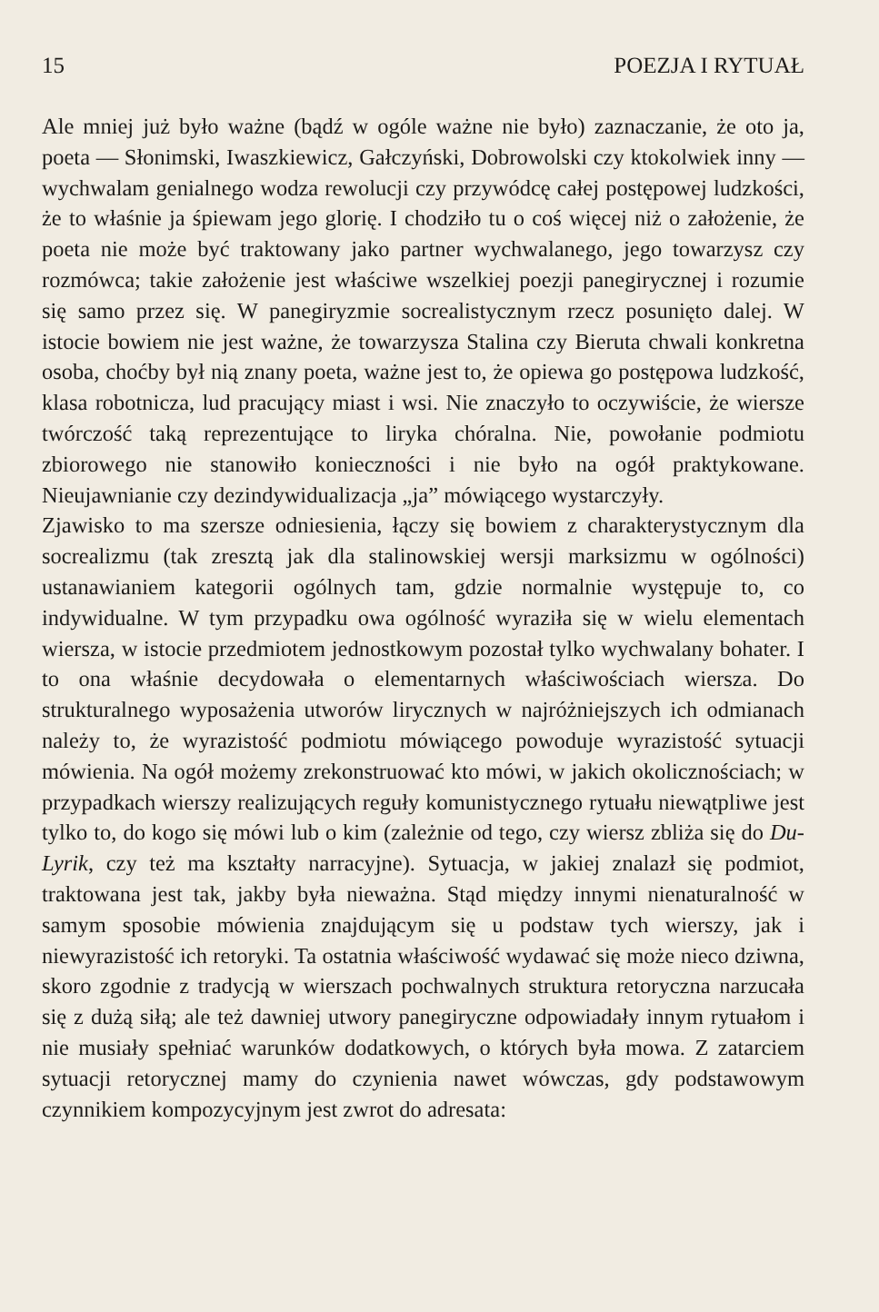15 POEZJA I RYTUAŁ
Ale mniej już było ważne (bądź w ogóle ważne nie było) zaznaczanie, że oto ja, poeta — Słonimski, Iwaszkiewicz, Gałczyński, Dobrowolski czy ktokolwiek inny — wychwalam genialnego wodza rewolucji czy przywódcę całej postępowej ludzkości, że to właśnie ja śpiewam jego glorię. I chodziło tu o coś więcej niż o założenie, że poeta nie może być traktowany jako partner wychwalanego, jego towarzysz czy rozmówca; takie założenie jest właściwe wszelkiej poezji panegirycznej i rozumie się samo przez się. W panegiryzmie socrealistycznym rzecz posunięto dalej. W istocie bowiem nie jest ważne, że towarzysza Stalina czy Bieruta chwali konkretna osoba, choćby był nią znany poeta, ważne jest to, że opiewa go postępowa ludzkość, klasa robotnicza, lud pracujący miast i wsi. Nie znaczyło to oczywiście, że wiersze twórczość taką reprezentujące to liryka chóralna. Nie, powołanie podmiotu zbiorowego nie stanowiło konieczności i nie było na ogół praktykowane. Nieujawnianie czy dezindywidualizacja „ja” mówiącego wystarczyły.
Zjawisko to ma szersze odniesienia, łączy się bowiem z charakterystycznym dla socrealizmu (tak zresztą jak dla stalinowskiej wersji marksizmu w ogólności) ustanawianiem kategorii ogólnych tam, gdzie normalnie występuje to, co indywidualne. W tym przypadku owa ogólność wyraziła się w wielu elementach wiersza, w istocie przedmiotem jednostkowym pozostał tylko wychwalany bohater. I to ona właśnie decydowała o elementarnych właściwościach wiersza. Do strukturalnego wyposażenia utworów lirycznych w najróżniejszych ich odmianach należy to, że wyrazistość podmiotu mówiącego powoduje wyrazistość sytuacji mówienia. Na ogół możemy zrekonstruować kto mówi, w jakich okolicznościach; w przypadkach wierszy realizujących reguły komunistycznego rytuału niewątpliwe jest tylko to, do kogo się mówi lub o kim (zależnie od tego, czy wiersz zbliża się do Du-Lyrik, czy też ma kształty narracyjne). Sytuacja, w jakiej znalazł się podmiot, traktowana jest tak, jakby była nieważna. Stąd między innymi nienaturalność w samym sposobie mówienia znajdującym się u podstaw tych wierszy, jak i niewyrazistość ich retoryki. Ta ostatnia właściwość wydawać się może nieco dziwna, skoro zgodnie z tradycją w wierszach pochwalnych struktura retoryczna narzucała się z dużą siłą; ale też dawniej utwory panegiryczne odpowiadały innym rytuałom i nie musiały spełniać warunków dodatkowych, o których była mowa. Z zatarciem sytuacji retorycznej mamy do czynienia nawet wówczas, gdy podstawowym czynnikiem kompozycyjnym jest zwrot do adresata: